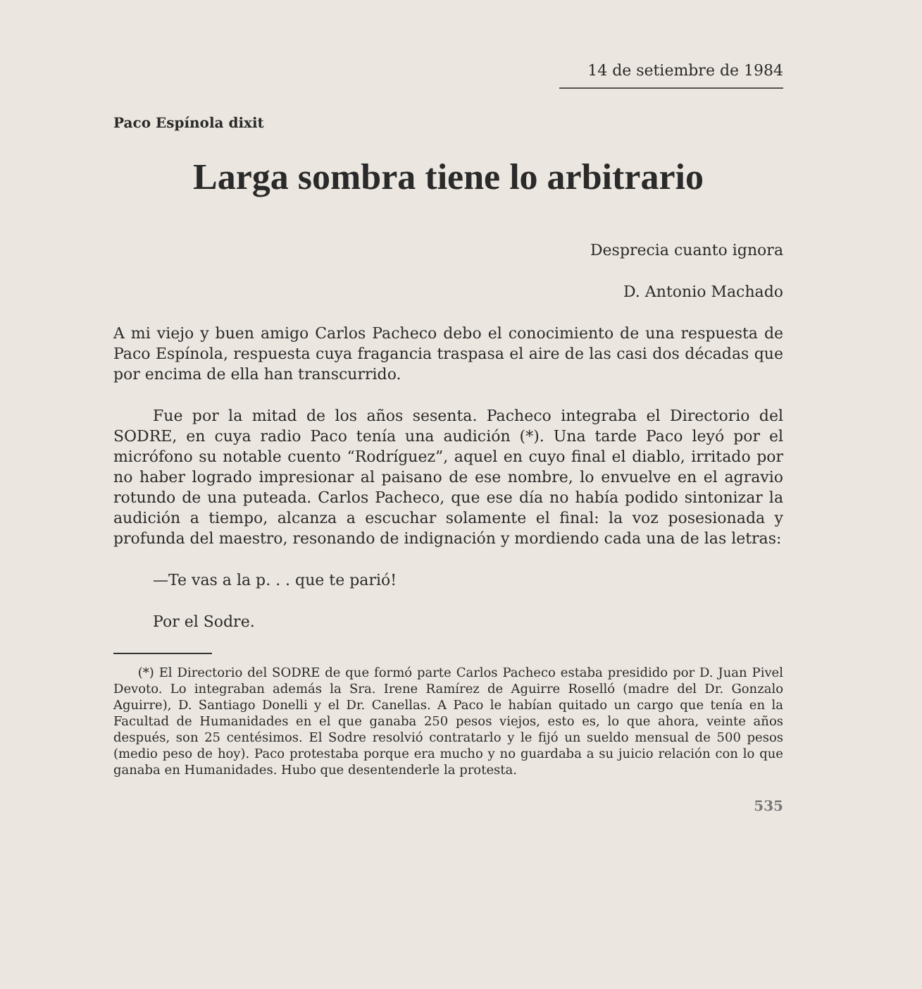14 de setiembre de 1984
Paco Espínola dixit
Larga sombra tiene lo arbitrario
Desprecia cuanto ignora
D. Antonio Machado
A mi viejo y buen amigo Carlos Pacheco debo el conocimiento de una respuesta de Paco Espínola, respuesta cuya fragancia traspasa el aire de las casi dos décadas que por encima de ella han transcurrido.
Fue por la mitad de los años sesenta. Pacheco integraba el Directorio del SODRE, en cuya radio Paco tenía una audición (*). Una tarde Paco leyó por el micrófono su notable cuento “Rodríguez”, aquel en cuyo final el diablo, irritado por no haber logrado impresionar al paisano de ese nombre, lo envuelve en el agravio rotundo de una puteada. Carlos Pacheco, que ese día no había podido sintonizar la audición a tiempo, alcanza a escuchar solamente el final: la voz posesionada y profunda del maestro, resonando de indignación y mordiendo cada una de las letras:
—Te vas a la p. . . que te parió!
Por el Sodre.
(*) El Directorio del SODRE de que formó parte Carlos Pacheco estaba presidido por D. Juan Pivel Devoto. Lo integraban además la Sra. Irene Ramírez de Aguirre Roselló (madre del Dr. Gonzalo Aguirre), D. Santiago Donelli y el Dr. Canellas. A Paco le habían quitado un cargo que tenía en la Facultad de Humanidades en el que ganaba 250 pesos viejos, esto es, lo que ahora, veinte años después, son 25 centésimos. El Sodre resolvió contratarlo y le fijó un sueldo mensual de 500 pesos (medio peso de hoy). Paco protestaba porque era mucho y no guardaba a su juicio relación con lo que ganaba en Humanidades. Hubo que desentenderle la protesta.
535